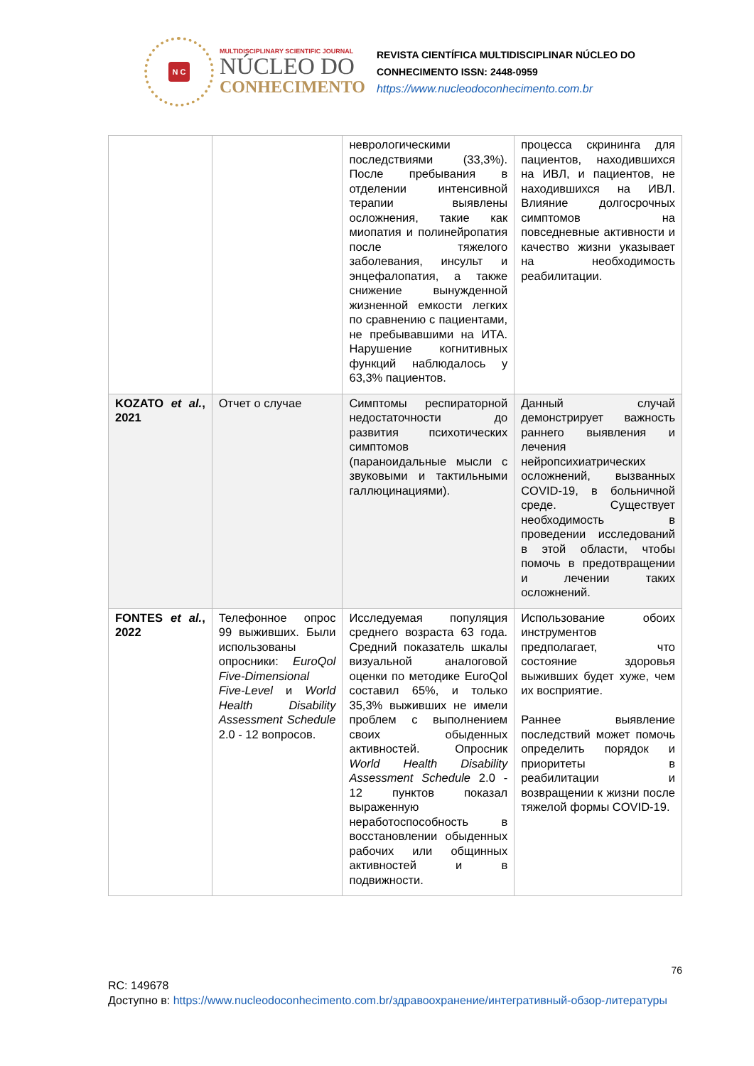N C
MULTIDISCIPLINARY SCIENTIFIC JOURNAL
NÚCLEO DO
CONHECIMENTO
REVISTA CIENTÍFICA MULTIDISCIPLINAR NÚCLEO DO
CONHECIMENTO ISSN: 2448-0959
https://www.nucleodoconhecimento.com.br
| | | неврологическими последствиями (33,3%). После пребывания в отделении интенсивной терапии выявлены осложнения, такие как миопатия и полинейропатия после тяжелого заболевания, инсульт и энцефалопатия, а также снижение вынужденной жизненной емкости легких по сравнению с пациентами, не пребывавшими на ИТА. Нарушение когнитивных функций наблюдалось у 63,3% пациентов. | процесса скрининга для пациентов, находившихся на ИВЛ, и пациентов, не находившихся на ИВЛ. Влияние долгосрочных симптомов на повседневные активности и качество жизни указывает на необходимость реабилитации. |
| KOZATO et al. , 2021 | Отчет о случае | Симптомы респираторной недостаточности до развития психотических симптомов (параноидальные мысли с звуковыми и тактильными галлюцинациями). | Данный случай демонстрирует важность раннего выявления и лечения нейропсихиатрических осложнений, вызванных COVID-19, в больничной среде. Существует необходимость в проведении исследований в этой области, чтобы помочь в предотвращении и лечении таких осложнений. |
| FONTES et al. , 2022 | Телефонное опрос 99 выживших. Были использованы опросники: EuroQol Five-Dimensional Five-Level и World Health Disability Assessment Schedule 2.0 - 12 вопросов. | Исследуемая популяция среднего возраста 63 года. Средний показатель шкалы визуальной аналоговой оценки по методике EuroQol составил 65%, и только 35,3% выживших не имели проблем с выполнением своих обыденных активностей. Опросник World Health Disability Assessment Schedule 2.0 - 12 пунктов показал выраженную неработоспособность в восстановлении обыденных рабочих или общинных активностей и в подвижности. | Использование обоих инструментов предполагает, что состояние здоровья выживших будет хуже, чем их восприятие. Раннее выявление последствий может помочь определить порядок и приоритеты в реабилитации и возвращении к жизни после тяжелой формы COVID-19. |
76
RC: 149678
Доступно в: https://www.nucleodoconhecimento.com.br/здравоохранение/интегративный-обзор-литературы